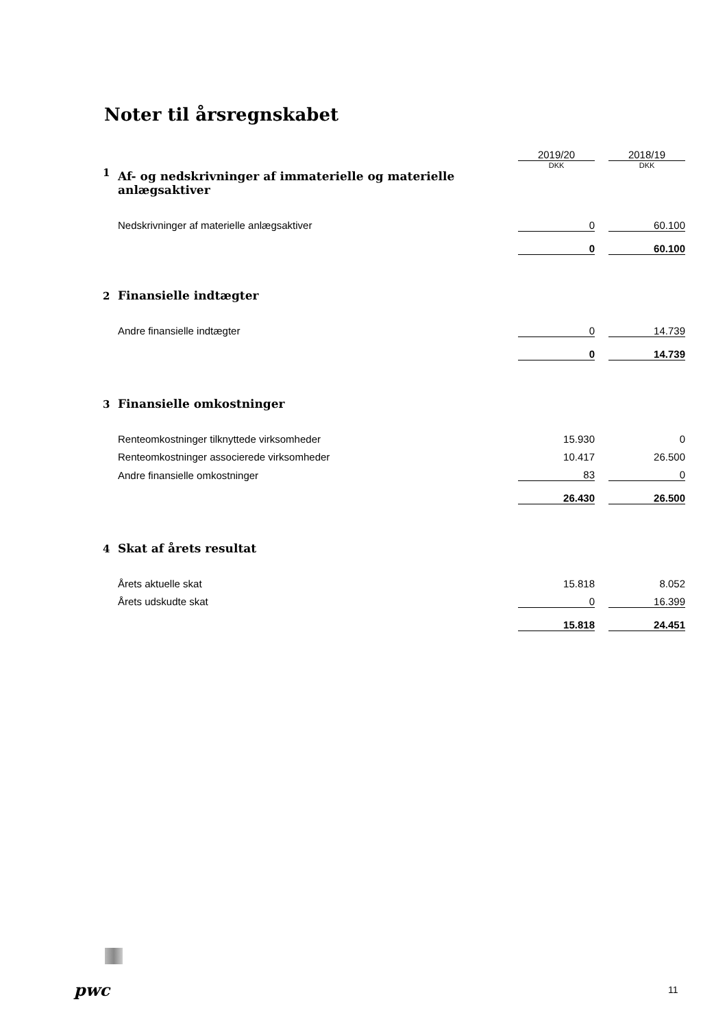Noter til årsregnskabet
| | | 2019/20 | | 2018/19 |
| 1 | Af- og nedskrivninger af immaterielle og materielle anlægsaktiver | DKK | | DKK |
| | Nedskrivninger af materielle anlægsaktiver | 0 | | 60.100 |
| | | 0 | | 60.100 |
| 2 | Finansielle indtægter | | | |
| | Andre finansielle indtægter | 0 | | 14.739 |
| | | 0 | | 14.739 |
| 3 | Finansielle omkostninger | | | |
| | Renteomkostninger tilknyttede virksomheder | 15.930 | | 0 |
| | Renteomkostninger associerede virksomheder | 10.417 | | 26.500 |
| | Andre finansielle omkostninger | 83 | | 0 |
| | | 26.430 | | 26.500 |
| 4 | Skat af årets resultat | | | |
| | Årets aktuelle skat | 15.818 | | 8.052 |
| | Årets udskudte skat | 0 | | 16.399 |
| | | 15.818 | | 24.451 |
pwc 11